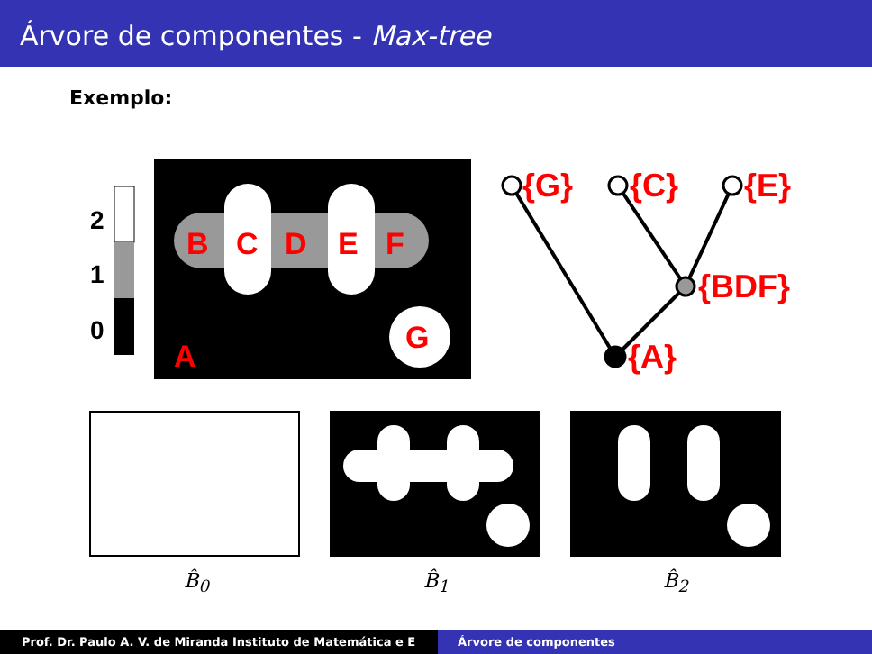Árvore de componentes - Max-tree
Exemplo:
2
1
0
B
C
D
E
F
G
A
{G}
{C}
{E}
{BDF}
{A}
B̂<sub>0</sub> B̂<sub>1</sub> B̂<sub>2</sub>
Prof. Dr. Paulo A. V. de Miranda Instituto de Matemática e E Árvore de componentes